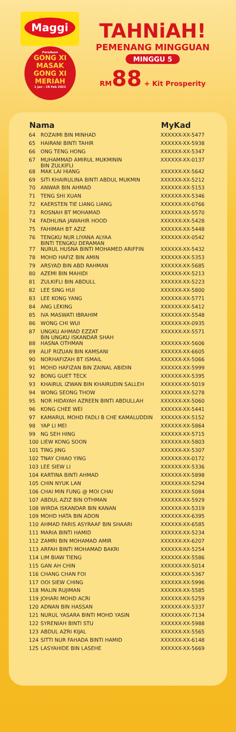Maggi
Peraduan
GONG XI
MASAK
GONG XI
MERIAH
1 Jan - 28 Feb 2022
TAHNiAH!
PEMENANG MINGGUAN
MINGGU 5
RM88 + Kit Prosperity
| Nama | | MyKad |
| --- | --- | --- |
| 64 | ROZAIMI BIN MINHAD | XXXXXX-XX-5477 |
| 65 | HAIRANI BINTI TAHIR | XXXXXX-XX-5938 |
| 66 | ONG TENG HONG | XXXXXX-XX-5347 |
| 67 | MUHAMMAD AMIRUL MUKMININ BIN ZULKIFLI | XXXXXX-XX-0137 |
| 68 | MAK LAI HIANG | XXXXXX-XX-5642 |
| 69 | SITI KHAIRULINA BINTI ABDUL MUKMIN | XXXXXX-XX-5212 |
| 70 | ANWAR BIN AHMAD | XXXXXX-XX-5153 |
| 71 | TENG SHI XUAN | XXXXXX-XX-5346 |
| 72 | KAERSTEN TIE LIANG LIANG | XXXXXX-XX-0766 |
| 73 | ROSNAH BT MOHAMAD | XXXXXX-XX-5570 |
| 74 | FADHLINA JAWAHIR HOOD | XXXXXX-XX-5428 |
| 75 | FAHIMAH BT AZIZ | XXXXXX-XX-5448 |
| 76 | TENGKU NUR LIYANA ALYAA BINTI TENGKU DERAMAN | XXXXXX-XX-0542 |
| 77 | NURUL HUSNA BINTI MOHAMED ARIFFIN | XXXXXX-XX-5432 |
| 78 | MOHD HAFIZ BIN AMIN | XXXXXX-XX-5353 |
| 79 | ARSYAD BIN ABD RAHMAN | XXXXXX-XX-5685 |
| 80 | AZEMI BIN MAHIDI | XXXXXX-XX-5213 |
| 81 | ZULKIFLI BIN ABDULL | XXXXXX-XX-5223 |
| 82 | LEE SING HUI | XXXXXX-XX-5800 |
| 83 | LEE KONG YANG | XXXXXX-XX-5771 |
| 84 | ANG LEKING | XXXXXX-XX-5412 |
| 85 | IVA MASWATI IBRAHIM | XXXXXX-XX-5548 |
| 86 | WONG CHI WUI | XXXXXX-XX-0935 |
| 87 | UNGKU AHMAD EZZAT BIN UNGKU ISKANDAR SHAH | XXXXXX-XX-5571 |
| 88 | HASNA OTHMAN | XXXXXX-XX-5606 |
| 89 | ALIF RIZUAN BIN KAMSANI | XXXXXX-XX-6605 |
| 90 | NORHAFIZAH BT ISMAIL | XXXXXX-XX-5066 |
| 91 | MOHD HAFIZAN BIN ZAINAL ABIDIN | XXXXXX-XX-5999 |
| 92 | BONG GUET TECK | XXXXXX-XX-5395 |
| 93 | KHAIRUL IZWAN BIN KHAIRUDIN SALLEH | XXXXXX-XX-5019 |
| 94 | WONG SEONG THOW | XXXXXX-XX-5278 |
| 95 | NOR HIDAYAH AZREEN BINTI ABDULLAH | XXXXXX-XX-5060 |
| 96 | KONG CHEE WEI | XXXXXX-XX-5441 |
| 97 | KAMARUL MOHD FADLI B CHE KAMALUDDIN | XXXXXX-XX-5152 |
| 98 | YAP LI MEI | XXXXXX-XX-5864 |
| 99 | NG SEH HING | XXXXXX-XX-5715 |
| 100 | LIEW KONG SOON | XXXXXX-XX-5803 |
| 101 | TING JING | XXXXXX-XX-5307 |
| 102 | TNAY CHIAO YING | XXXXXX-XX-0172 |
| 103 | LEE SIEW LI | XXXXXX-XX-5336 |
| 104 | KARTINA BINTI AHMAD | XXXXXX-XX-5898 |
| 105 | CHIN NYUK LAN | XXXXXX-XX-5294 |
| 106 | CHAI MIN FUNG @ MOI CHAI | XXXXXX-XX-5084 |
| 107 | ABDUL AZIZ BIN OTHMAN | XXXXXX-XX-5929 |
| 108 | WIRDA ISKANDAR BIN KANAN | XXXXXX-XX-5319 |
| 109 | MOHD HATA BIN ADON | XXXXXX-XX-6395 |
| 110 | AHMAD FARIS ASYRAAF BIN SHAARI | XXXXXX-XX-6585 |
| 111 | MARIA BINTI HAMID | XXXXXX-XX-5234 |
| 112 | ZAMRI BIN MOHAMAD AMIR | XXXXXX-XX-6207 |
| 113 | ARFAH BINTI MOHAMAD BAKRI | XXXXXX-XX-5254 |
| 114 | LIM BIAW TIENG | XXXXXX-XX-5586 |
| 115 | GAN AH CHIN | XXXXXX-XX-5014 |
| 116 | CHANG CHAN FOI | XXXXXX-XX-5367 |
| 117 | OOI SIEW CHING | XXXXXX-XX-5996 |
| 118 | MALIN RUJIMAN | XXXXXX-XX-5585 |
| 119 | JOHARI MOHD ACRI | XXXXXX-XX-5259 |
| 120 | ADNAN BIN HASSAN | XXXXXX-XX-5337 |
| 121 | NURUL YASARA BINTI MOHD YASIN | XXXXXX-XX-7134 |
| 122 | SYRENIAH BINTI STU | XXXXXX-XX-5988 |
| 123 | ABDUL AZRI KIJAL | XXXXXX-XX-5565 |
| 124 | SITTI NUR FAHADA BINTI HAMID | XXXXXX-XX-6148 |
| 125 | LASYAHIDE BIN LASEHE | XXXXXX-XX-5669 |